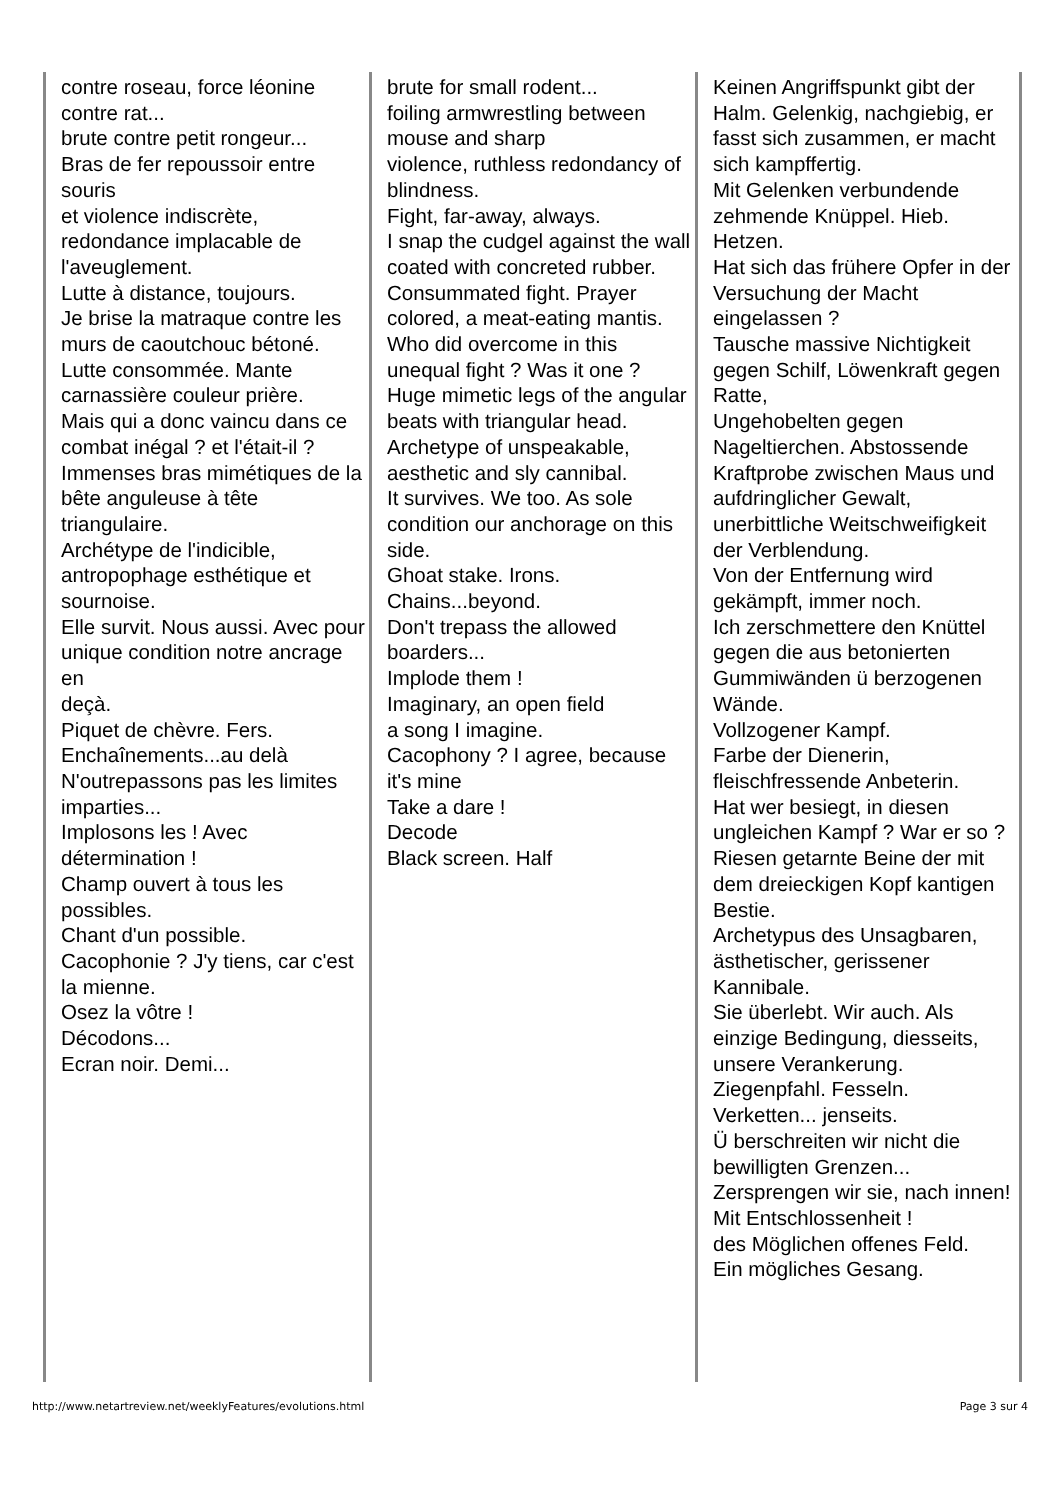contre roseau, force léonine contre rat...
brute contre petit rongeur...
Bras de fer repoussoir entre souris
et violence indiscrète, redondance implacable de l'aveuglement.
Lutte à distance, toujours.
Je brise la matraque contre les murs de caoutchouc bétoné.
Lutte consommée. Mante carnassière couleur prière.
Mais qui a donc vaincu dans ce combat inégal ? et l'était-il ?
Immenses bras mimétiques de la bête anguleuse à tête triangulaire.
Archétype de l'indicible, antropophage esthétique et sournoise.
Elle survit. Nous aussi. Avec pour unique condition notre ancrage en
deçà.
Piquet de chèvre. Fers.
Enchaînements...au delà
N'outrepassons pas les limites imparties...
Implosons les ! Avec détermination !
Champ ouvert à tous les possibles.
Chant d'un possible.
Cacophonie ? J'y tiens, car c'est la mienne.
Osez la vôtre !
Décodons...
Ecran noir. Demi...
brute for small rodent...
foiling armwrestling between mouse and sharp
violence, ruthless redondancy of blindness.
Fight, far-away, always.
I snap the cudgel against the wall coated with concreted rubber.
Consummated fight. Prayer colored, a meat-eating mantis.
Who did overcome in this unequal fight ? Was it one ?
Huge mimetic legs of the angular beats with triangular head.
Archetype of unspeakable, aesthetic and sly cannibal.
It survives. We too. As sole condition our anchorage on this side.
Ghoat stake. Irons.
Chains...beyond.
Don't trepass the allowed boarders...
Implode them !
Imaginary, an open field
a song I imagine.
Cacophony ? I agree, because it's mine
Take a dare !
Decode
Black screen. Half
Keinen Angriffspunkt gibt der Halm. Gelenkig, nachgiebig, er fasst sich zusammen, er macht sich kampffertig.
Mit Gelenken verbundende zehmende Knüppel. Hieb. Hetzen.
Hat sich das frühere Opfer in der Versuchung der Macht eingelassen ?
Tausche massive Nichtigkeit gegen Schilf, Löwenkraft gegen Ratte,
Ungehobelten gegen Nageltierchen. Abstossende Kraftprobe zwischen Maus und aufdringlicher Gewalt, unerbittliche Weitschweifigkeit der Verblendung.
Von der Entfernung wird gekämpft, immer noch.
Ich zerschmettere den Knüttel gegen die aus betonierten Gummiwänden ü berzogenen Wände.
Vollzogener Kampf.
Farbe der Dienerin, fleischfressende Anbeterin.
Hat wer besiegt, in diesen ungleichen Kampf ? War er so ?
Riesen getarnte Beine der mit dem dreieckigen Kopf kantigen Bestie.
Archetypus des Unsagbaren, ästhetischer, gerissener Kannibale.
Sie überlebt. Wir auch. Als einzige Bedingung, diesseits, unsere Verankerung.
Ziegenpfahl. Fesseln.
Verketten... jenseits.
Ü berschreiten wir nicht die bewilligten Grenzen...
Zersprengen wir sie, nach innen! Mit Entschlossenheit !
des Möglichen offenes Feld.
Ein mögliches Gesang.
http://www.netartreview.net/weeklyFeatures/evolutions.html Page 3 sur 4